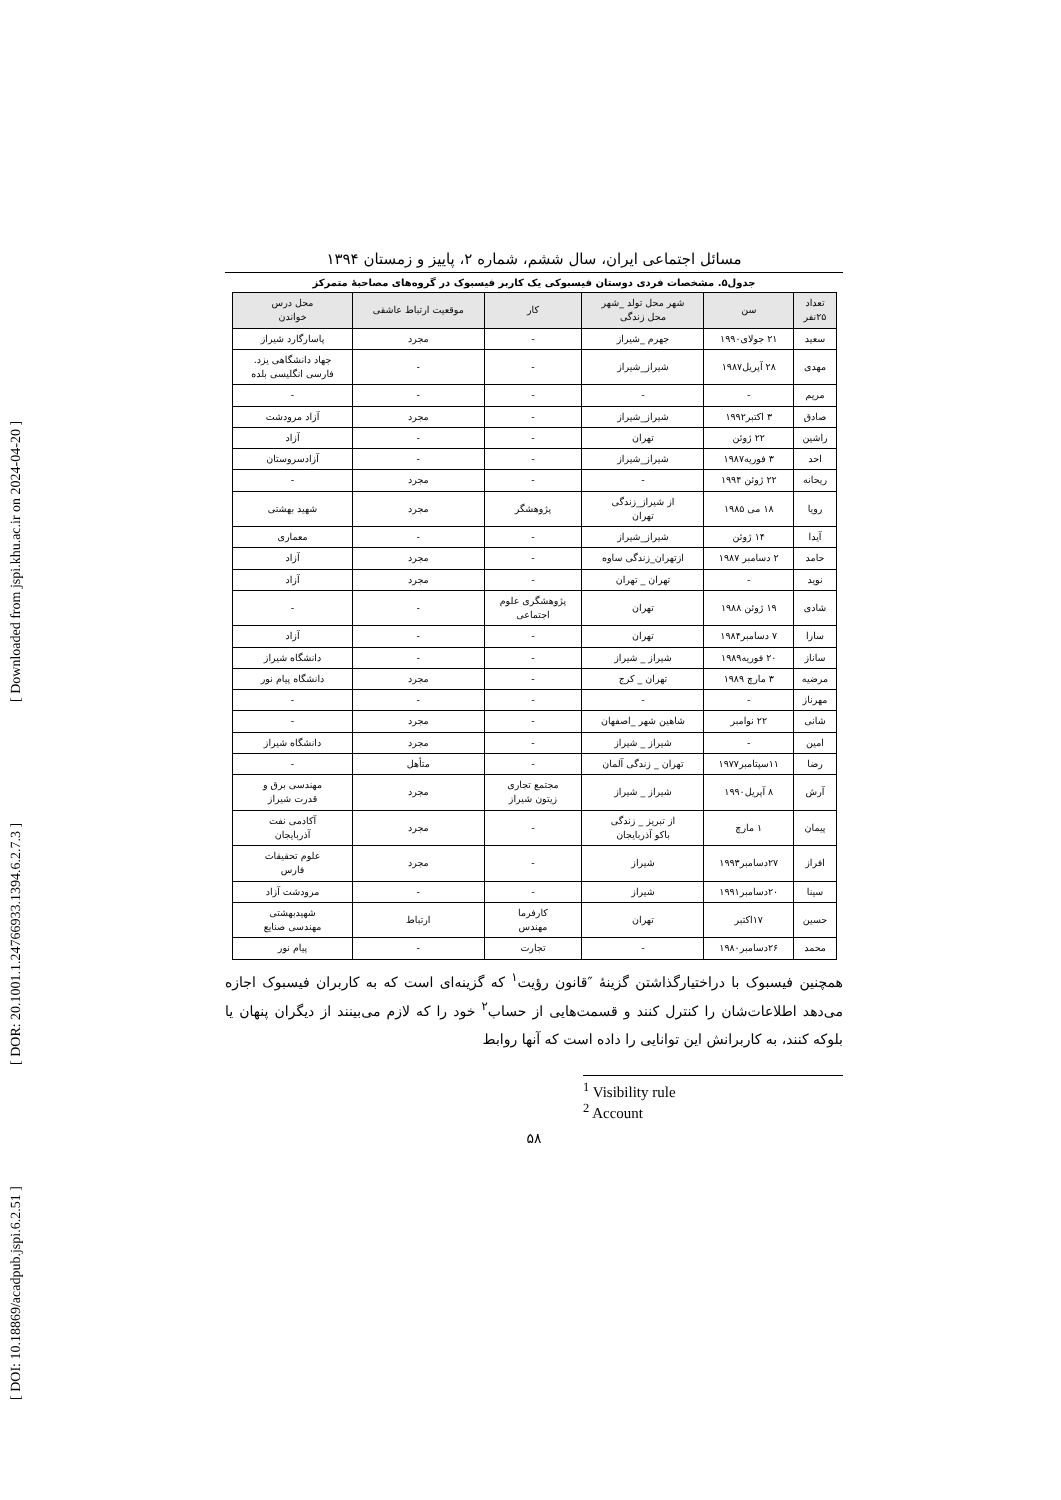[ DOI: 10.18869/acadpub.jspi.6.2.51 ] [ DOR: 20.1001.1.24766933.1394.6.2.7.3 ] [ Downloaded from jspi.khu.ac.ir on 2024-04-20 ]
مسائل اجتماعی ایران، سال ششم، شماره ۲، پاییز و زمستان ۱۳۹۴
جدول۵. مشخصات فردی دوستان فیسبوکی یک کاربر فیسبوک در گروه‌های مصاحبهٔ متمرکز
| تعداد ۲۵نفر | سن | شهر محل تولد _شهر محل زندگی | کار | موقعیت ارتباط عاشقی | محل درس خواندن |
| --- | --- | --- | --- | --- | --- |
| سعید | ۲۱ جولای۱۹۹۰ | جهرم _شیراز | - | مجرد | پاسارگارد شیراز |
| مهدی | ۲۸ آپریل۱۹۸۷ | شیراز_شیراز | - | - | جهاد دانشگاهی یزد. فارسی انگلیسی بلده |
| مریم | - | - | - | - | - |
| صادق | ۳ اکتبر۱۹۹۲ | شیراز_شیراز | - | مجرد | آزاد مرودشت |
| راشین | ۲۲ ژوئن | تهران | - | - | آزاد |
| احد | ۳ فوریه۱۹۸۷ | شیراز_شیراز | - | - | آزادسروستان |
| ریحانه | ۲۲ ژوئن ۱۹۹۴ | - | - | مجرد | - |
| رویا | ۱۸ می ۱۹۸۵ | از شیراز_زندگی تهران | پژوهشگر | مجرد | شهید بهشتی |
| آیدا | ۱۴ ژوئن | شیراز_شیراز | - | - | معماری |
| حامد | ۲ دسامبر ۱۹۸۷ | ازتهران_زندگی ساوه | - | مجرد | آزاد |
| نوید | - | تهران _ تهران | - | مجرد | آزاد |
| شادی | ۱۹ ژوئن ۱۹۸۸ | تهران | پژوهشگری علوم اجتماعی | - | - |
| سارا | ۷ دسامبر۱۹۸۴ | تهران | - | - | آزاد |
| ساناز | ۲۰ فوریه۱۹۸۹ | شیراز _ شیراز | - | - | دانشگاه شیراز |
| مرضیه | ۳ مارچ ۱۹۸۹ | تهران _ کرج | - | مجرد | دانشگاه پیام نور |
| مهرناز | - | - | - | - | - |
| شانی | ۲۲ نوامبر | شاهین شهر _اصفهان | - | مجرد | - |
| امین | - | شیراز _ شیراز | - | مجرد | دانشگاه شیراز |
| رضا | ۱۱سپتامبر۱۹۷۷ | تهران _ زندگی آلمان | - | متأهل | - |
| آرش | ۸ آپریل۱۹۹۰ | شیراز _ شیراز | مجتمع تجاری زیتون شیراز | مجرد | مهندسی برق و قدرت شیراز |
| پیمان | ۱ مارچ | از تبریز _ زندگی باکو آذربایجان | - | مجرد | آکادمی نفت آذربایجان |
| افراز | ۲۷دسامبر۱۹۹۳ | شیراز | - | مجرد | علوم تحقیقات فارس |
| سینا | ۲۰دسامبر۱۹۹۱ | شیراز | - | - | مرودشت آزاد |
| حسین | ۱۷اکتبر | تهران | کارفرما مهندس | ارتباط | شهیدبهشتی مهندسی صنایع |
| محمد | ۲۶دسامبر۱۹۸۰ | - | تجارت | - | پیام نور |
همچنین فیسبوک با دراختیارگذاشتن گزینهٔ ″قانون رؤیت<sup>۱</sup> که گزینه‌ای است که به کاربران فیسبوک اجازه می‌دهد اطلاعات‌شان را کنترل کنند و قسمت‌هایی از حساب<sup>۲</sup> خود را که لازم می‌بینند از دیگران پنهان یا بلوکه کنند، به کاربرانش این توانایی را داده است که آنها روابط
<sup>1</sup> Visibility rule
<sup>2</sup> Account
۵۸